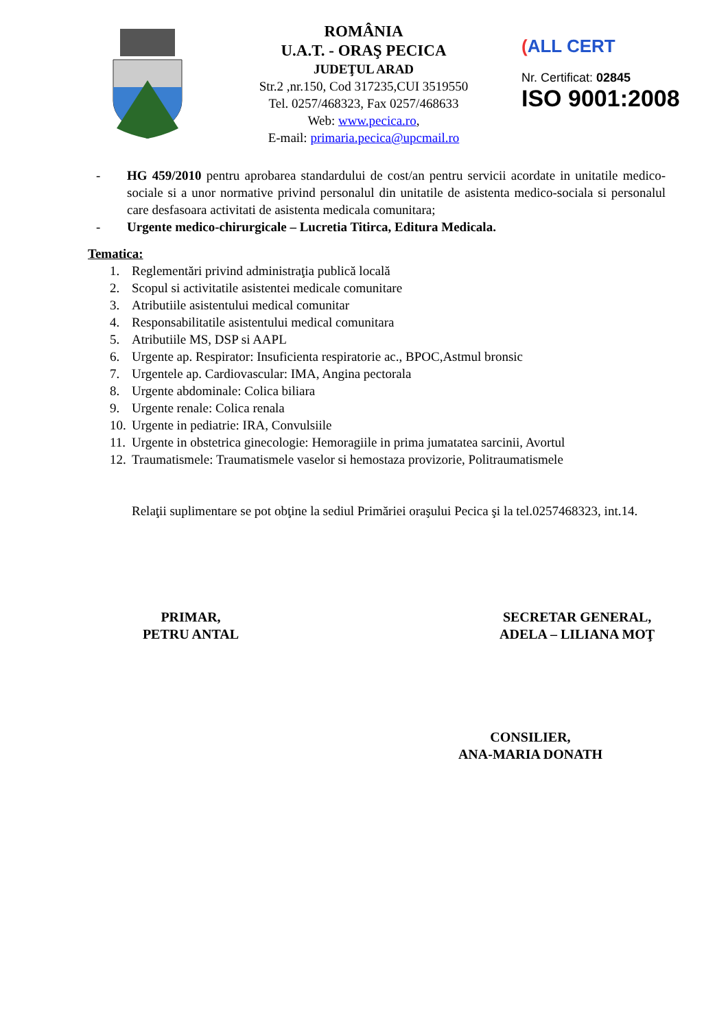ROMÂNIA
U.A.T. - ORAŞ PECICA
JUDEŢUL ARAD
Str.2 ,nr.150, Cod 317235,CUI 3519550
Tel. 0257/468323, Fax 0257/468633
Web: www.pecica.ro,
E-mail: primaria.pecica@upcmail.ro
(ALL CERT
Nr. Certificat: 02845
ISO 9001:2008
- HG 459/2010 pentru aprobarea standardului de cost/an pentru servicii acordate in unitatile medico-sociale si a unor normative privind personalul din unitatile de asistenta medico-sociala si personalul care desfasoara activitati de asistenta medicala comunitara;
- Urgente medico-chirurgicale – Lucretia Titirca, Editura Medicala.
Tematica:
1. Reglementări privind administraţia publică locală
2. Scopul si activitatile asistentei medicale comunitare
3. Atributiile asistentului medical comunitar
4. Responsabilitatile asistentului medical comunitara
5. Atributiile MS, DSP si AAPL
6. Urgente ap. Respirator: Insuficienta respiratorie ac., BPOC,Astmul bronsic
7. Urgentele ap. Cardiovascular: IMA, Angina pectorala
8. Urgente abdominale: Colica biliara
9. Urgente renale: Colica renala
10. Urgente in pediatrie: IRA, Convulsiile
11. Urgente in obstetrica ginecologie: Hemoragiile in prima jumatatea sarcinii, Avortul
12. Traumatismele: Traumatismele vaselor si hemostaza provizorie, Politraumatismele
Relaţii suplimentare se pot obţine la sediul Primăriei oraşului Pecica şi la tel.0257468323, int.14.
PRIMAR,
PETRU ANTAL
SECRETAR GENERAL,
ADELA – LILIANA MOŢ
CONSILIER,
ANA-MARIA DONATH